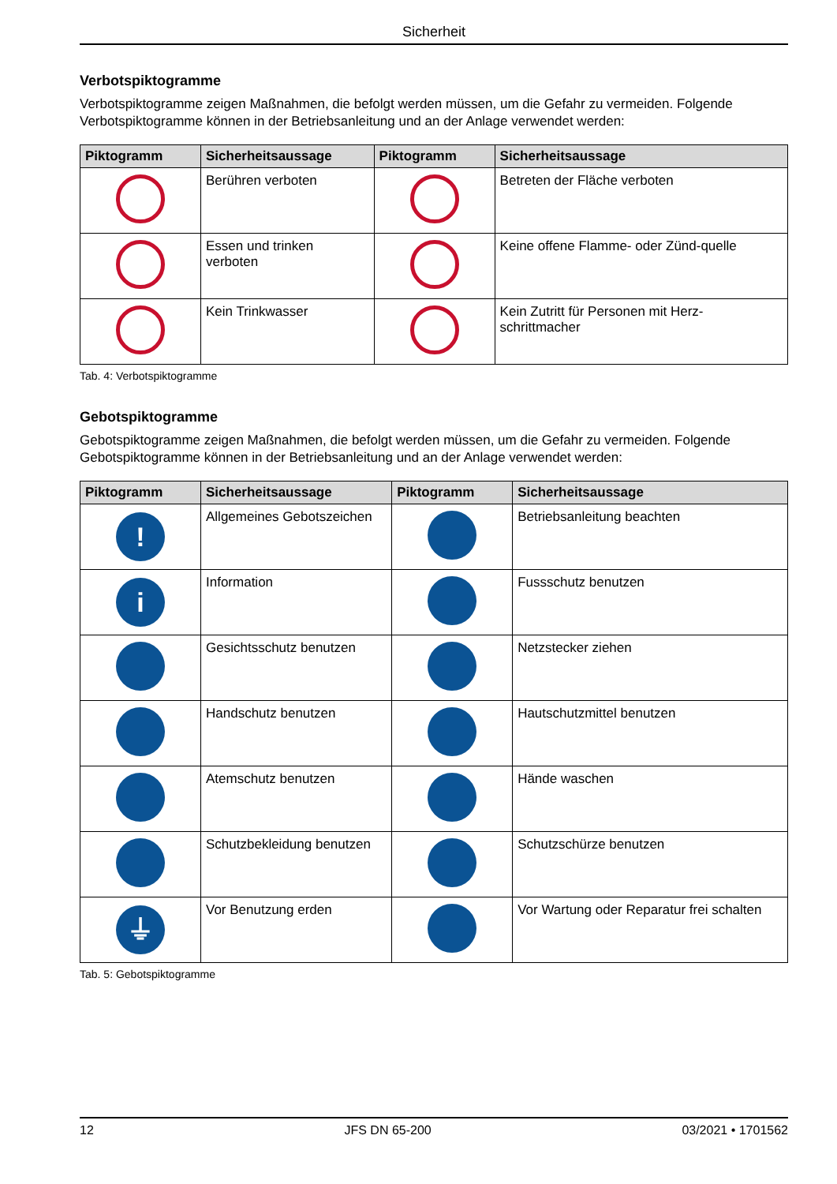Sicherheit
Verbotspiktogramme
Verbotspiktogramme zeigen Maßnahmen, die befolgt werden müssen, um die Gefahr zu vermeiden. Folgende Verbotspiktogramme können in der Betriebsanleitung und an der Anlage verwendet werden:
| Piktogramm | Sicherheitsaussage | Piktogramm | Sicherheitsaussage |
| --- | --- | --- | --- |
| | Berühren verboten | | Betreten der Fläche verboten |
| | Essen und trinken verboten | | Keine offene Flamme- oder Zünd-quelle |
| | Kein Trinkwasser | | Kein Zutritt für Personen mit Herz-schrittmacher |
Tab. 4: Verbotspiktogramme
Gebotspiktogramme
Gebotspiktogramme zeigen Maßnahmen, die befolgt werden müssen, um die Gefahr zu vermeiden. Folgende Gebotspiktogramme können in der Betriebsanleitung und an der Anlage verwendet werden:
| Piktogramm | Sicherheitsaussage | Piktogramm | Sicherheitsaussage |
| --- | --- | --- | --- |
| ! | Allgemeines Gebotszeichen | | Betriebsanleitung beachten |
| i | Information | | Fussschutz benutzen |
| | Gesichtsschutz benutzen | | Netzstecker ziehen |
| | Handschutz benutzen | | Hautschutzmittel benutzen |
| | Atemschutz benutzen | | Hände waschen |
| | Schutzbekleidung benutzen | | Schutzschürze benutzen |
| ⏚ | Vor Benutzung erden | | Vor Wartung oder Reparatur frei schalten |
Tab. 5: Gebotspiktogramme
12 JFS DN 65-200 03/2021 • 1701562